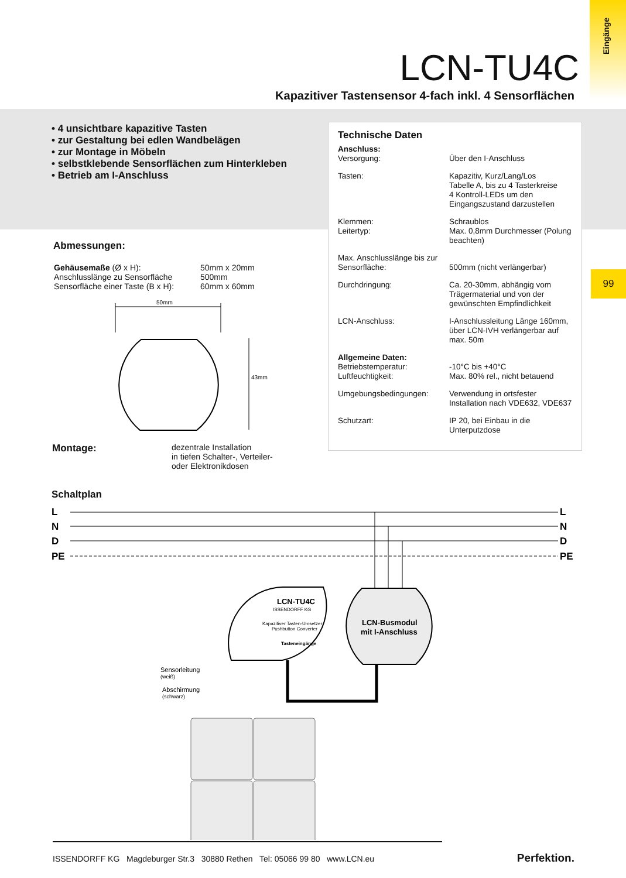Eingänge
LCN-TU4C
Kapazitiver Tastensensor 4-fach inkl. 4 Sensorflächen
• 4 unsichtbare kapazitive Tasten
• zur Gestaltung bei edlen Wandbelägen
• zur Montage in Möbeln
• selbstklebende Sensorflächen zum Hinterkleben
• Betrieb am I-Anschluss
Technische Daten
| Anschluss: Versorgung: | Über den I-Anschluss |
| Tasten: | Kapazitiv, Kurz/Lang/Los Tabelle A, bis zu 4 Tasterkreise 4 Kontroll-LEDs um den Eingangszustand darzustellen |
| Klemmen: Leitertyp: | Schraublos Max. 0,8mm Durchmesser (Polung beachten) |
| Max. Anschlusslänge bis zur Sensorfläche: | 500mm (nicht verlängerbar) |
| Durchdringung: | Ca. 20-30mm, abhängig vom Trägermaterial und von der gewünschten Empfindlichkeit |
| LCN-Anschluss: | I-Anschlussleitung Länge 160mm, über LCN-IVH verlängerbar auf max. 50m |
| Allgemeine Daten: Betriebstemperatur: Luftfeuchtigkeit: | -10°C bis +40°C Max. 80% rel., nicht betauend |
| Umgebungsbedingungen: | Verwendung in ortsfester Installation nach VDE632, VDE637 |
| Schutzart: | IP 20, bei Einbau in die Unterputzdose |
99
Abmessungen:
| Gehäusemaße (Ø x H): Anschlusslänge zu Sensorfläche Sensorfläche einer Taste (B x H): | 50mm x 20mm 500mm 60mm x 60mm |
50mm
43mm
| Montage: | dezentrale Installation in tiefen Schalter-, Verteiler- oder Elektronikdosen |
Schaltplan
L
N
D
PE
L
N
D
PE
LCN-TU4C
ISSENDORFF KG
Kapazitiver Tasten-Umsetzer
Pushbutton Converter
Tasteneingänge
LCN-Busmodul
mit I-Anschluss
Sensorleitung
(weiß)
Abschirmung
(schwarz)
ISSENDORFF KG Magdeburger Str.3 30880 Rethen Tel: 05066 99 80 www.LCN.eu
Perfektion.